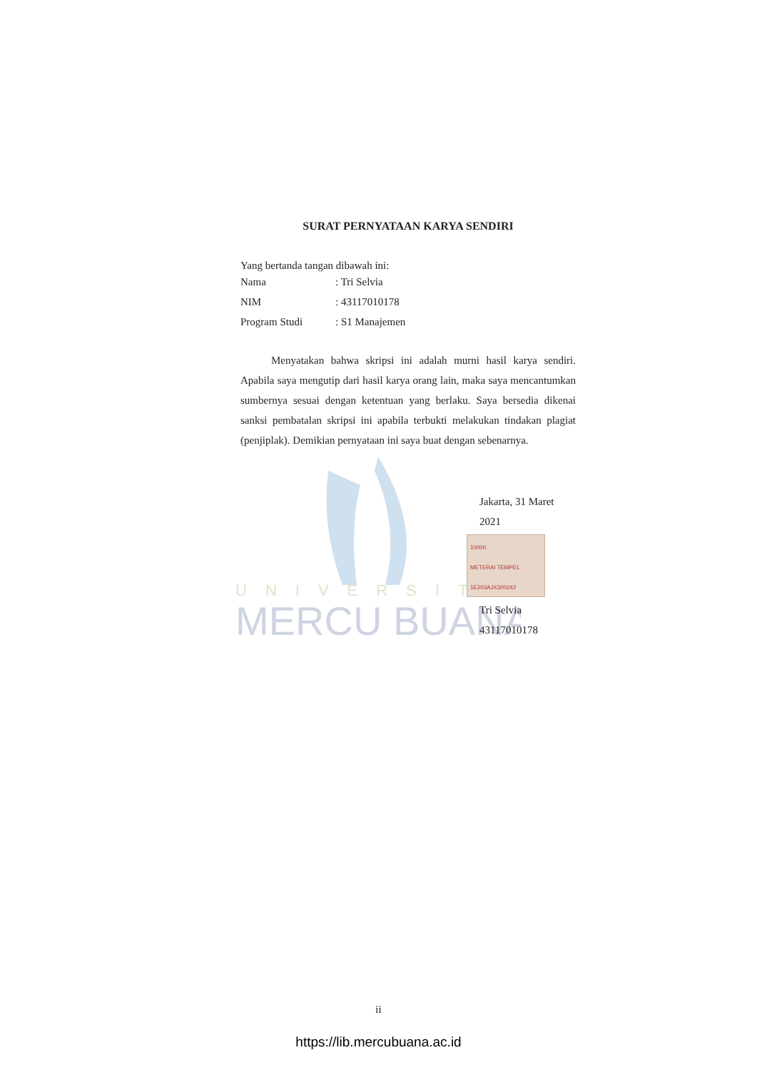UNIVERSITAS
MERCU BUANA
SURAT PERNYATAAN KARYA SENDIRI
Yang bertanda tangan dibawah ini:
Nama : Tri Selvia
NIM : 43117010178
Program Studi : S1 Manajemen
Menyatakan bahwa skripsi ini adalah murni hasil karya sendiri. Apabila saya mengutip dari hasil karya orang lain, maka saya mencantumkan sumbernya sesuai dengan ketentuan yang berlaku. Saya bersedia dikenai sanksi pembatalan skripsi ini apabila terbukti melakukan tindakan plagiat (penjiplak). Demikian pernyataan ini saya buat dengan sebenarnya.
Jakarta, 31 Maret 2021
10000
METERAI TEMPEL
1E203AJX300242
Tri Selvia
43117010178
ii
https://lib.mercubuana.ac.id